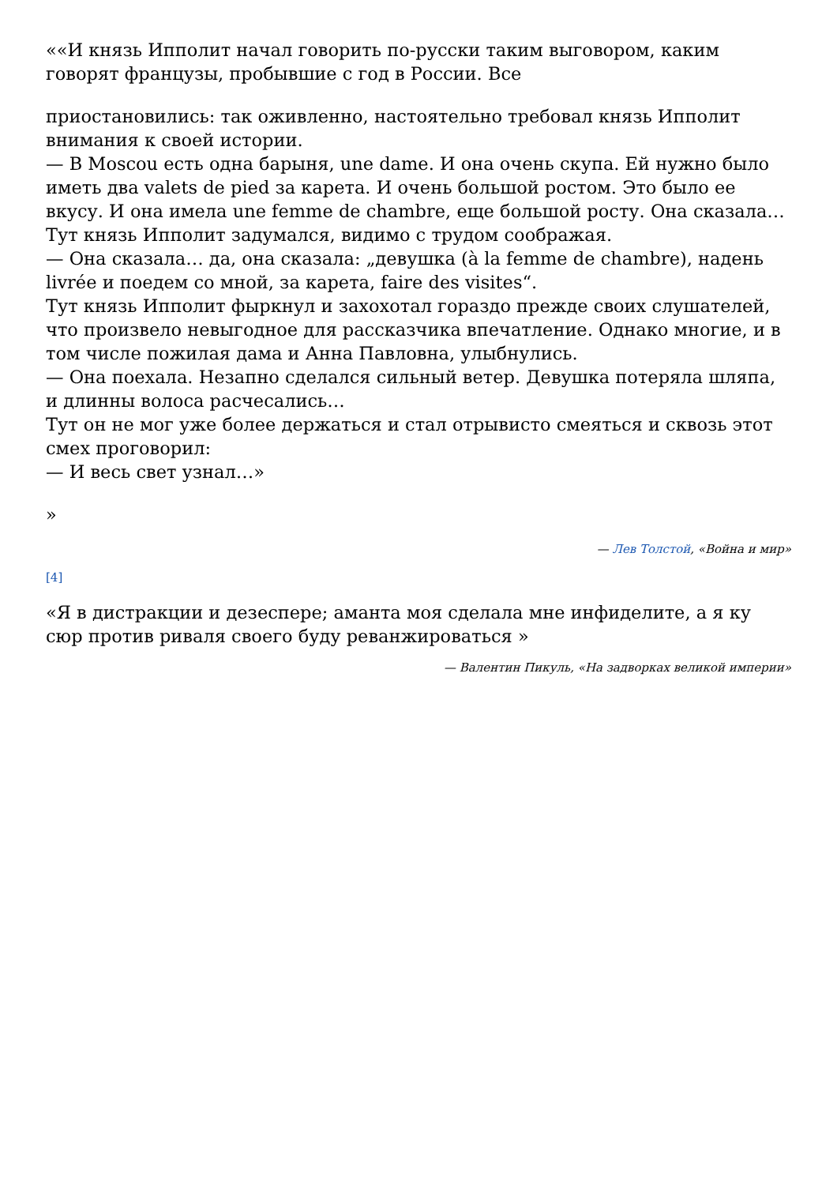««И князь Ипполит начал говорить по-русски таким выговором, каким говорят французы, пробывшие с год в России. Все
приостановились: так оживленно, настоятельно требовал князь Ипполит внимания к своей истории.
— В Moscou есть одна барыня, une dame. И она очень скупа. Ей нужно было иметь два valets de pied за карета. И очень большой ростом. Это было ее вкусу. И она имела une femme de chambre, еще большой росту. Она сказала…
Тут князь Ипполит задумался, видимо с трудом соображая.
— Она сказала… да, она сказала: „девушка (à la femme de chambre), надень livrée и поедем со мной, за карета, faire des visites“.
Тут князь Ипполит фыркнул и захохотал гораздо прежде своих слушателей, что произвело невыгодное для рассказчика впечатление. Однако многие, и в том числе пожилая дама и Анна Павловна, улыбнулись.
— Она поехала. Незапно сделался сильный ветер. Девушка потеряла шляпа, и длинны волоса расчесались…
Тут он не мог уже более держаться и стал отрывисто смеяться и сквозь этот смех проговорил:
— И весь свет узнал…»
»
— Лев Толстой, «Война и мир»
[4]
«Я в дистракции и дезеспере; аманта моя сделала мне инфиделите, а я ку сюр против риваля своего буду реванжироваться »
— Валентин Пикуль, «На задворках великой империи»